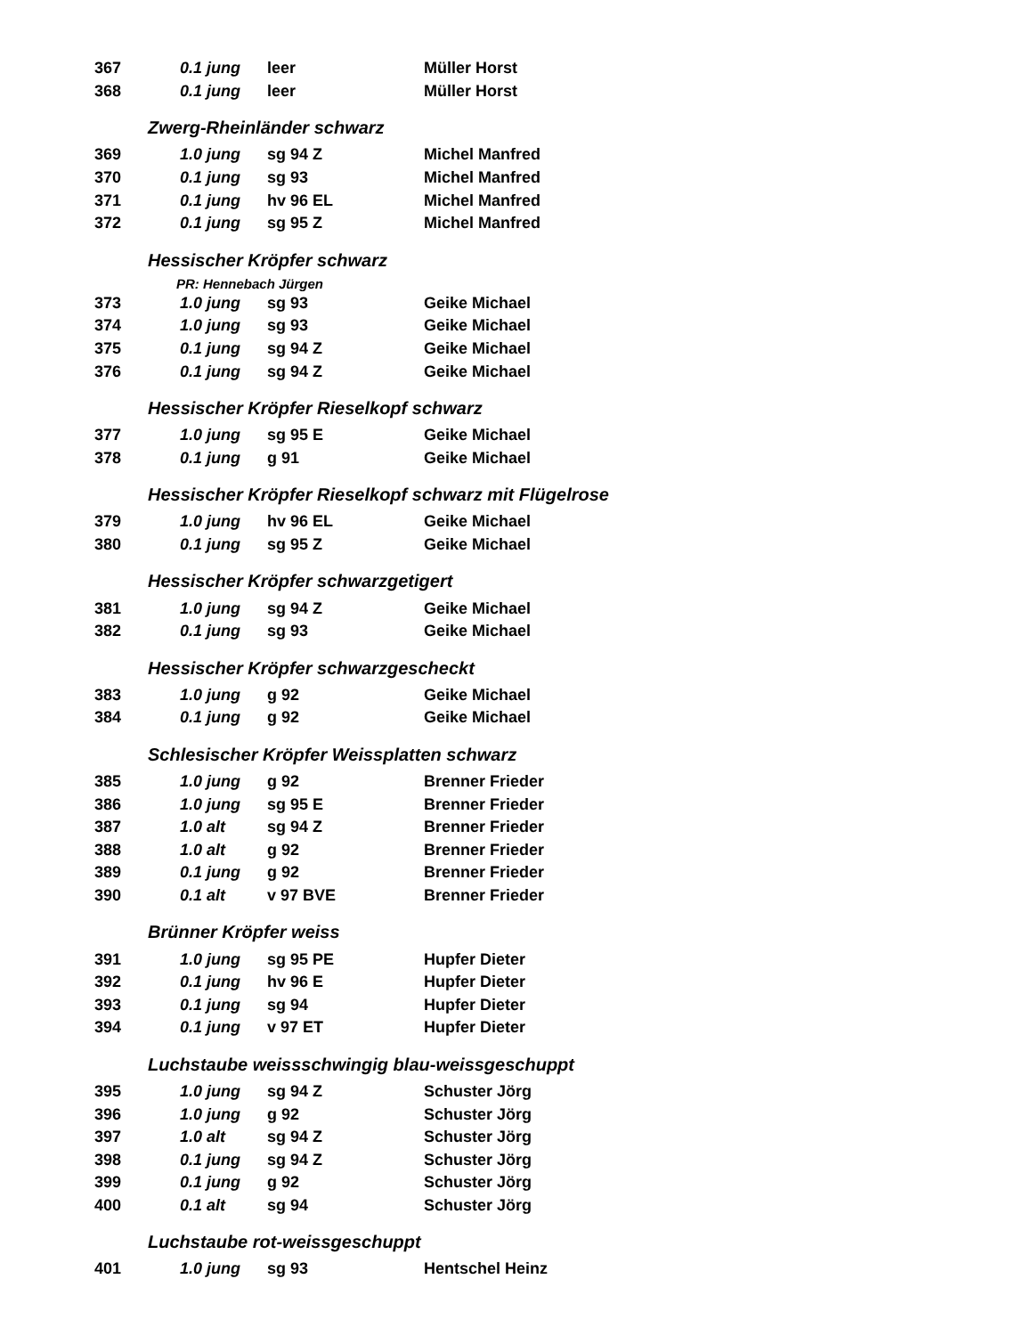| 367 | 0.1 jung | leer | Müller Horst |
| 368 | 0.1 jung | leer | Müller Horst |
| Zwerg-Rheinländer schwarz | | | |
| 369 | 1.0 jung | sg 94 Z | Michel Manfred |
| 370 | 0.1 jung | sg 93 | Michel Manfred |
| 371 | 0.1 jung | hv 96 EL | Michel Manfred |
| 372 | 0.1 jung | sg 95 Z | Michel Manfred |
| Hessischer Kröpfer schwarz | | | |
| PR: Hennebach Jürgen | | | |
| 373 | 1.0 jung | sg 93 | Geike Michael |
| 374 | 1.0 jung | sg 93 | Geike Michael |
| 375 | 0.1 jung | sg 94 Z | Geike Michael |
| 376 | 0.1 jung | sg 94 Z | Geike Michael |
| Hessischer Kröpfer Rieselkopf schwarz | | | |
| 377 | 1.0 jung | sg 95 E | Geike Michael |
| 378 | 0.1 jung | g 91 | Geike Michael |
| Hessischer Kröpfer Rieselkopf schwarz mit Flügelrose | | | |
| 379 | 1.0 jung | hv 96 EL | Geike Michael |
| 380 | 0.1 jung | sg 95 Z | Geike Michael |
| Hessischer Kröpfer schwarzgetigert | | | |
| 381 | 1.0 jung | sg 94 Z | Geike Michael |
| 382 | 0.1 jung | sg 93 | Geike Michael |
| Hessischer Kröpfer schwarzgescheckt | | | |
| 383 | 1.0 jung | g 92 | Geike Michael |
| 384 | 0.1 jung | g 92 | Geike Michael |
| Schlesischer Kröpfer Weissplatten schwarz | | | |
| 385 | 1.0 jung | g 92 | Brenner Frieder |
| 386 | 1.0 jung | sg 95 E | Brenner Frieder |
| 387 | 1.0 alt | sg 94 Z | Brenner Frieder |
| 388 | 1.0 alt | g 92 | Brenner Frieder |
| 389 | 0.1 jung | g 92 | Brenner Frieder |
| 390 | 0.1 alt | v 97 BVE | Brenner Frieder |
| Brünner Kröpfer weiss | | | |
| 391 | 1.0 jung | sg 95 PE | Hupfer Dieter |
| 392 | 0.1 jung | hv 96 E | Hupfer Dieter |
| 393 | 0.1 jung | sg 94 | Hupfer Dieter |
| 394 | 0.1 jung | v 97 ET | Hupfer Dieter |
| Luchstaube weissschwingig blau-weissgeschuppt | | | |
| 395 | 1.0 jung | sg 94 Z | Schuster Jörg |
| 396 | 1.0 jung | g 92 | Schuster Jörg |
| 397 | 1.0 alt | sg 94 Z | Schuster Jörg |
| 398 | 0.1 jung | sg 94 Z | Schuster Jörg |
| 399 | 0.1 jung | g 92 | Schuster Jörg |
| 400 | 0.1 alt | sg 94 | Schuster Jörg |
| Luchstaube rot-weissgeschuppt | | | |
| 401 | 1.0 jung | sg 93 | Hentschel Heinz |